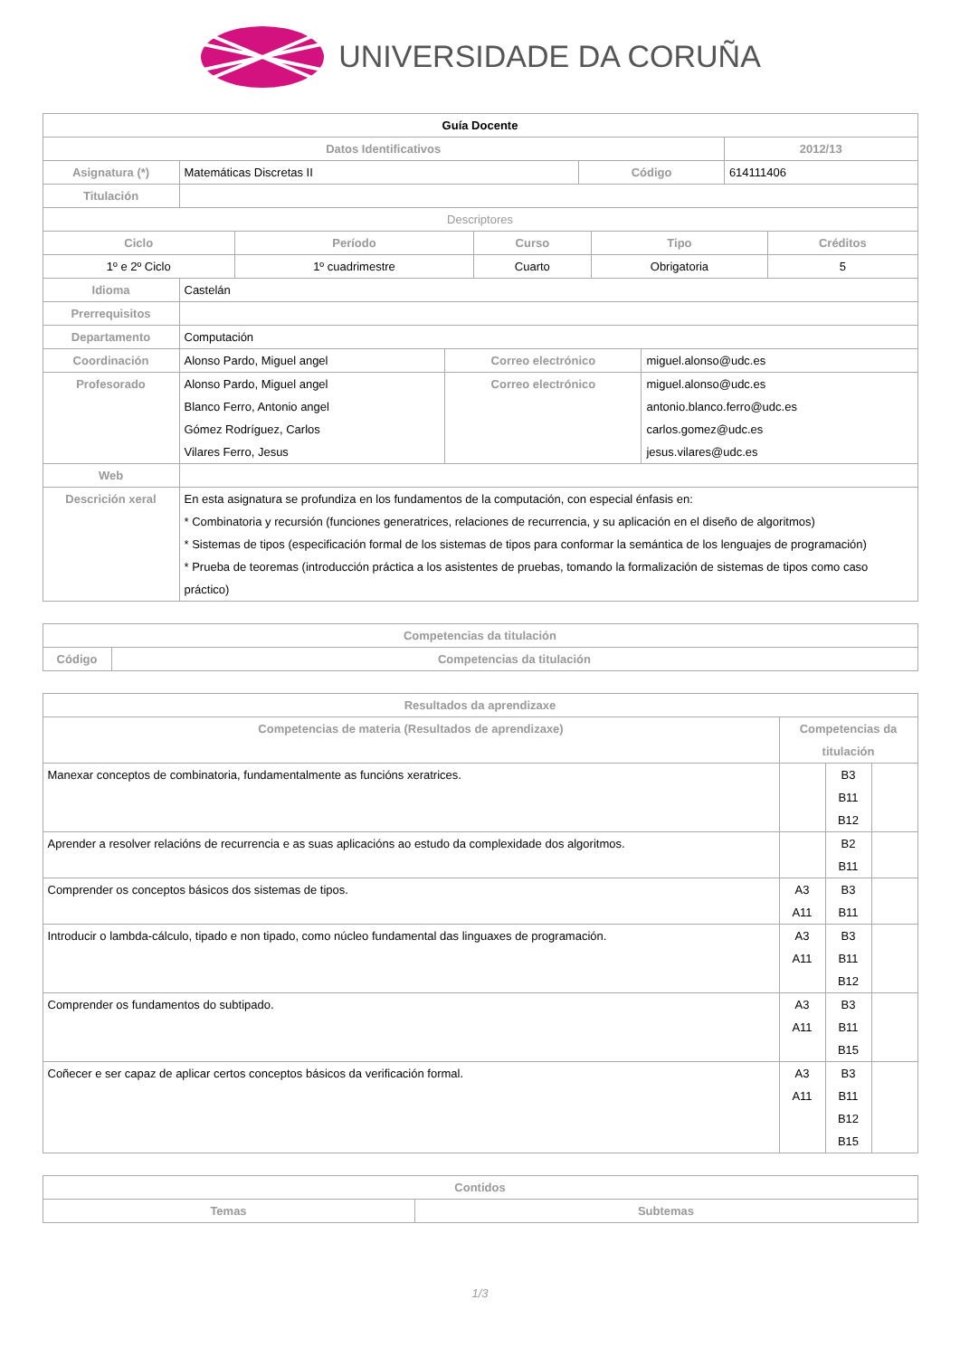UNIVERSIDADE DA CORUÑA
| Guía Docente | | | |
| Datos Identificativos | | | 2012/13 |
| Asignatura (*) | Matemáticas Discretas II | Código | 614111406 |
| Titulación | | | |
| Descriptores | | | |
| Ciclo | Período | Curso | Tipo | Créditos |
| --- | --- | --- | --- | --- |
| 1º e 2º Ciclo | 1º cuadrimestre | Cuarto | Obrigatoria | 5 |
| Idioma | Castelán | | |
| Prerrequisitos | | | |
| Departamento | Computación | | |
| Coordinación | Alonso Pardo, Miguel angel | Correo electrónico | miguel.alonso@udc.es |
| Profesorado | Alonso Pardo, Miguel angel Blanco Ferro, Antonio angel Gómez Rodríguez, Carlos Vilares Ferro, Jesus | Correo electrónico | miguel.alonso@udc.es antonio.blanco.ferro@udc.es carlos.gomez@udc.es jesus.vilares@udc.es |
| Web | | | |
| Descrición xeral | En esta asignatura se profundiza en los fundamentos de la computación, con especial énfasis en: * Combinatoria y recursión (funciones generatrices, relaciones de recurrencia, y su aplicación en el diseño de algoritmos) * Sistemas de tipos (especificación formal de los sistemas de tipos para conformar la semántica de los lenguajes de programación) * Prueba de teoremas (introducción práctica a los asistentes de pruebas, tomando la formalización de sistemas de tipos como caso práctico) | | |
| Competencias da titulación | |
| --- | --- |
| Código | Competencias da titulación |
| Resultados da aprendizaxe | | | |
| --- | --- | --- | --- |
| Competencias de materia (Resultados de aprendizaxe) | Competencias da titulación | | |
| Manexar conceptos de combinatoria, fundamentalmente as funcións xeratrices. | | B3 B11 B12 | |
| Aprender a resolver relacións de recurrencia e as suas aplicacións ao estudo da complexidade dos algoritmos. | | B2 B11 | |
| Comprender os conceptos básicos dos sistemas de tipos. | A3 A11 | B3 B11 | |
| Introducir o lambda-cálculo, tipado e non tipado, como núcleo fundamental das linguaxes de programación. | A3 A11 | B3 B11 B12 | |
| Comprender os fundamentos do subtipado. | A3 A11 | B3 B11 B15 | |
| Coñecer e ser capaz de aplicar certos conceptos básicos da verificación formal. | A3 A11 | B3 B11 B12 B15 | |
| Contidos | |
| --- | --- |
| Temas | Subtemas |
1/3